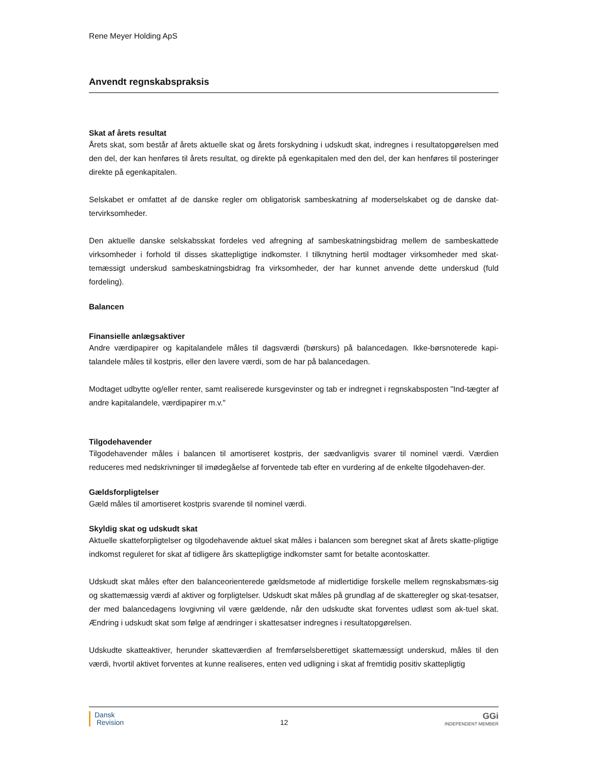Rene Meyer Holding ApS
Anvendt regnskabspraksis
Skat af årets resultat
Årets skat, som består af årets aktuelle skat og årets forskydning i udskudt skat, indregnes i resultatopgørelsen med den del, der kan henføres til årets resultat, og direkte på egenkapitalen med den del, der kan henføres til posteringer direkte på egenkapitalen.
Selskabet er omfattet af de danske regler om obligatorisk sambeskatning af moderselskabet og de danske dat-tervirksomheder.
Den aktuelle danske selskabsskat fordeles ved afregning af sambeskatningsbidrag mellem de sambeskattede virksomheder i forhold til disses skattepligtige indkomster. I tilknytning hertil modtager virksomheder med skat-temæssigt underskud sambeskatningsbidrag fra virksomheder, der har kunnet anvende dette underskud (fuld fordeling).
Balancen
Finansielle anlægsaktiver
Andre værdipapirer og kapitalandele måles til dagsværdi (børskurs) på balancedagen. Ikke-børsnoterede kapi-talandele måles til kostpris, eller den lavere værdi, som de har på balancedagen.
Modtaget udbytte og/eller renter, samt realiserede kursgevinster og tab er indregnet i regnskabsposten "Ind-tægter af andre kapitalandele, værdipapirer m.v."
Tilgodehavender
Tilgodehavender måles i balancen til amortiseret kostpris, der sædvanligvis svarer til nominel værdi. Værdien reduceres med nedskrivninger til imødegåelse af forventede tab efter en vurdering af de enkelte tilgodehaven-der.
Gældsforpligtelser
Gæld måles til amortiseret kostpris svarende til nominel værdi.
Skyldig skat og udskudt skat
Aktuelle skatteforpligtelser og tilgodehavende aktuel skat måles i balancen som beregnet skat af årets skatte-pligtige indkomst reguleret for skat af tidligere års skattepligtige indkomster samt for betalte acontoskatter.
Udskudt skat måles efter den balanceorienterede gældsmetode af midlertidige forskelle mellem regnskabsmæs-sig og skattemæssig værdi af aktiver og forpligtelser. Udskudt skat måles på grundlag af de skatteregler og skat-tesatser, der med balancedagens lovgivning vil være gældende, når den udskudte skat forventes udløst som ak-tuel skat. Ændring i udskudt skat som følge af ændringer i skattesatser indregnes i resultatopgørelsen.
Udskudte skatteaktiver, herunder skatteværdien af fremførselsberettiget skattemæssigt underskud, måles til den værdi, hvortil aktivet forventes at kunne realiseres, enten ved udligning i skat af fremtidig positiv skattepligtig
Dansk
Revision
12
GGi
INDEPENDENT MEMBER